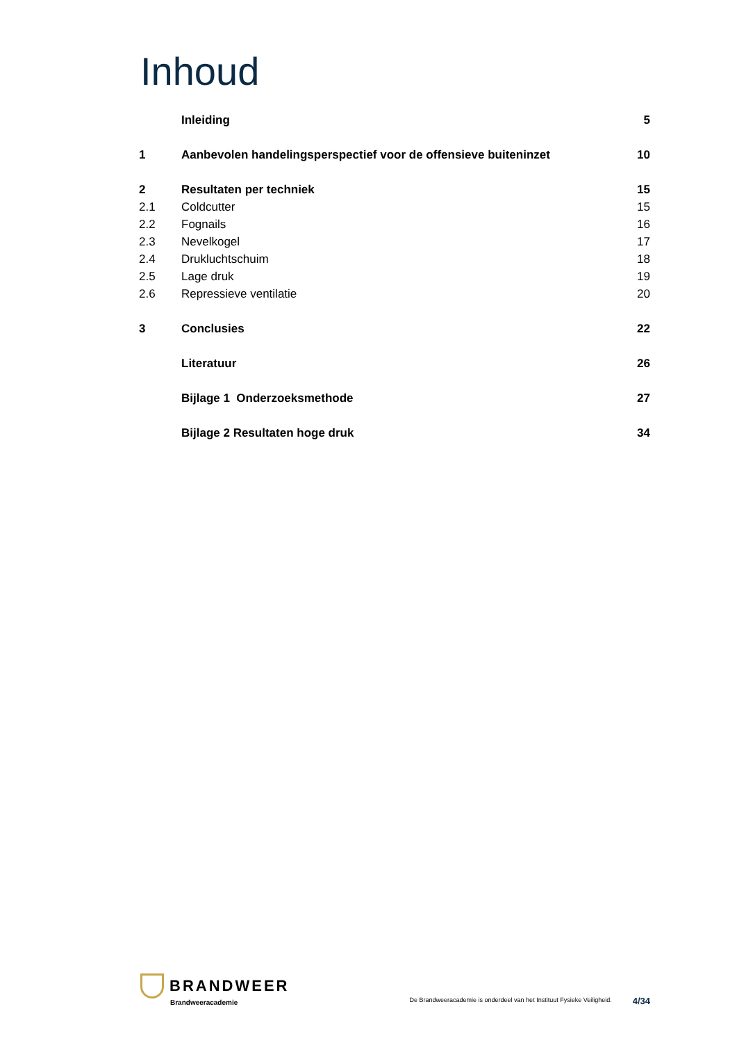Inhoud
| | Inleiding | 5 |
| 1 | Aanbevolen handelingsperspectief voor de offensieve buiteninzet | 10 |
| 2 | Resultaten per techniek | 15 |
| 2.1 | Coldcutter | 15 |
| 2.2 | Fognails | 16 |
| 2.3 | Nevelkogel | 17 |
| 2.4 | Drukluchtschuim | 18 |
| 2.5 | Lage druk | 19 |
| 2.6 | Repressieve ventilatie | 20 |
| 3 | Conclusies | 22 |
| | Literatuur | 26 |
| | Bijlage 1 Onderzoeksmethode | 27 |
| | Bijlage 2 Resultaten hoge druk | 34 |
BRANDWEER
Brandweeracademie
De Brandweeracademie is onderdeel van het Instituut Fysieke Veiligheid. 4/34